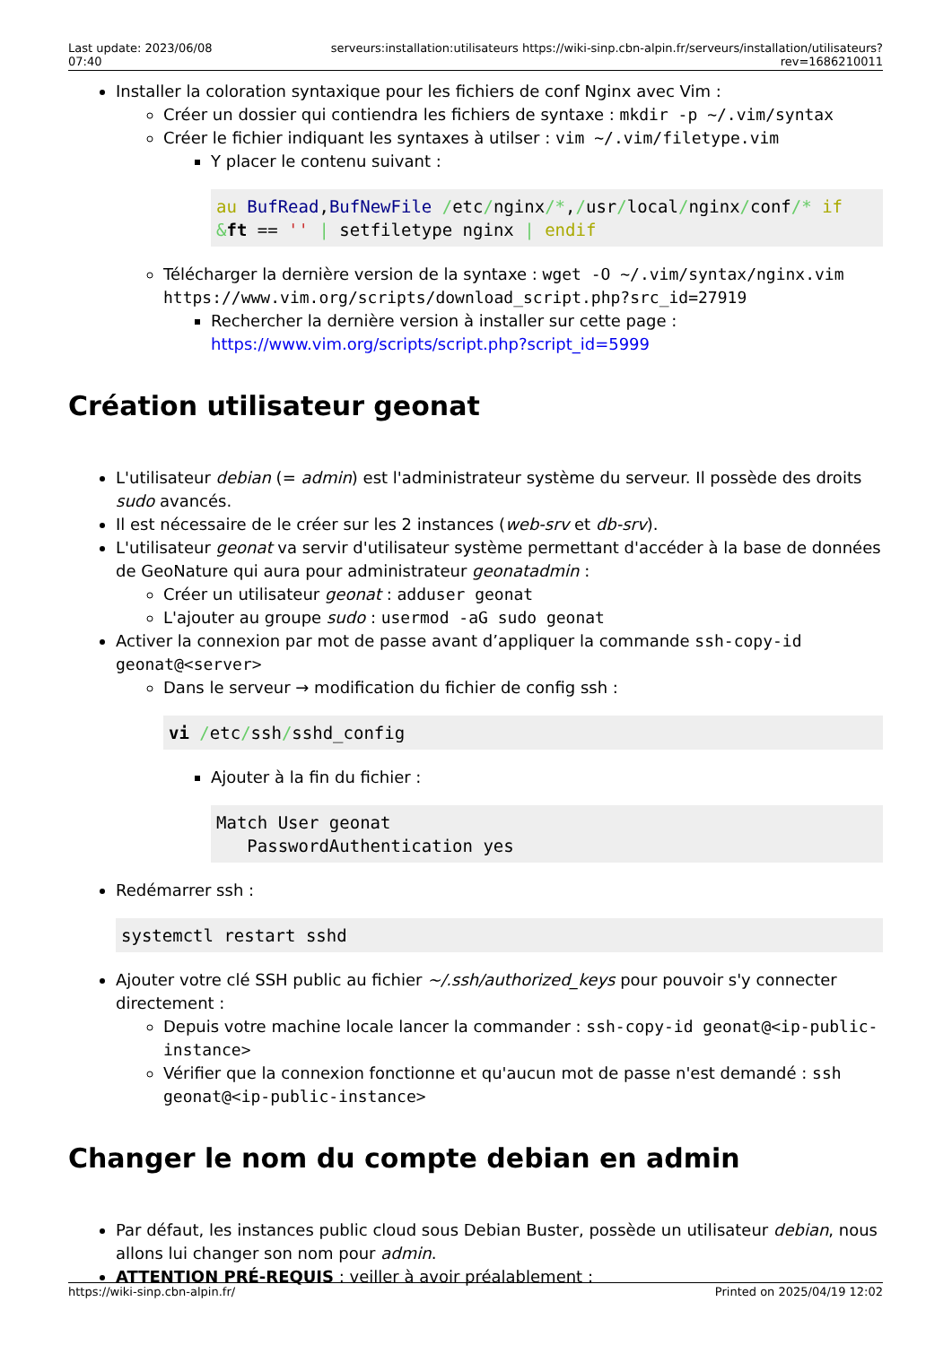Last update: 2023/06/08 07:40
serveurs:installation:utilisateurs https://wiki-sinp.cbn-alpin.fr/serveurs/installation/utilisateurs?rev=1686210011
Installer la coloration syntaxique pour les fichiers de conf Nginx avec Vim :
Créer un dossier qui contiendra les fichiers de syntaxe : mkdir -p ~/.vim/syntax
Créer le fichier indiquant les syntaxes à utilser : vim ~/.vim/filetype.vim
Y placer le contenu suivant :
au BufRead,BufNewFile /etc/nginx/*,/usr/local/nginx/conf/* if &ft == '' | setfiletype nginx | endif
Télécharger la dernière version de la syntaxe : wget -O ~/.vim/syntax/nginx.vim https://www.vim.org/scripts/download_script.php?src_id=27919
Rechercher la dernière version à installer sur cette page : https://www.vim.org/scripts/script.php?script_id=5999
Création utilisateur geonat
L'utilisateur debian (= admin) est l'administrateur système du serveur. Il possède des droits sudo avancés.
Il est nécessaire de le créer sur les 2 instances (web-srv et db-srv).
L'utilisateur geonat va servir d'utilisateur système permettant d'accéder à la base de données de GeoNature qui aura pour administrateur geonatadmin :
Créer un utilisateur geonat : adduser geonat
L'ajouter au groupe sudo : usermod -aG sudo geonat
Activer la connexion par mot de passe avant d’appliquer la commande ssh-copy-id geonat@<server>
Dans le serveur → modification du fichier de config ssh :
vi /etc/ssh/sshd_config
Ajouter à la fin du fichier :
Match User geonat
   PasswordAuthentication yes
Redémarrer ssh :
systemctl restart sshd
Ajouter votre clé SSH public au fichier ~/.ssh/authorized_keys pour pouvoir s'y connecter directement :
Depuis votre machine locale lancer la commander : ssh-copy-id geonat@<ip-public-instance>
Vérifier que la connexion fonctionne et qu'aucun mot de passe n'est demandé : ssh geonat@<ip-public-instance>
Changer le nom du compte debian en admin
Par défaut, les instances public cloud sous Debian Buster, possède un utilisateur debian, nous allons lui changer son nom pour admin.
ATTENTION PRÉ-REQUIS : veiller à avoir préalablement :
https://wiki-sinp.cbn-alpin.fr/ Printed on 2025/04/19 12:02